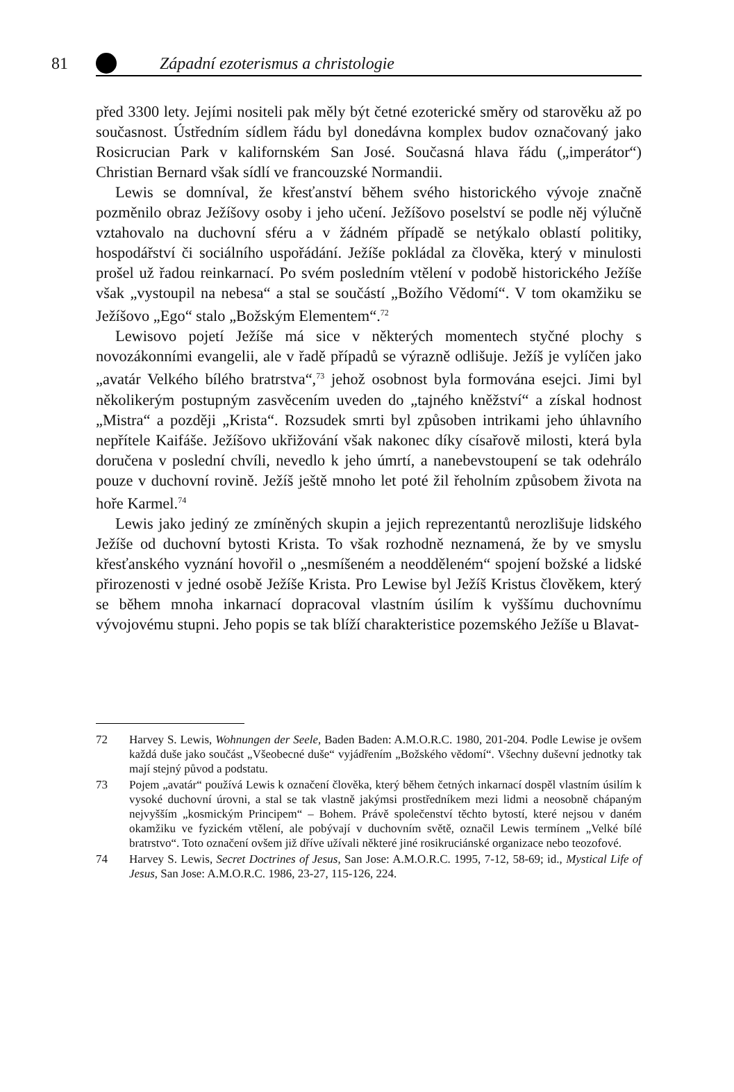81
Západní ezoterismus a christologie
před 3300 lety. Jejími nositeli pak měly být četné ezoterické směry od starověku až po současnost. Ústředním sídlem řádu byl donedávna komplex budov označovaný jako Rosicrucian Park v kalifornském San José. Současná hlava řádu („imperátor“) Christian Bernard však sídlí ve francouzské Normandii.
Lewis se domníval, že křesťanství během svého historického vývoje značně pozměnilo obraz Ježíšovy osoby i jeho učení. Ježíšovo poselství se podle něj výlučně vztahovalo na duchovní sféru a v žádném případě se netýkalo oblastí politiky, hospodářství či sociálního uspořádání. Ježíše pokládal za člověka, který v minulosti prošel už řadou reinkarnací. Po svém posledním vtělení v podobě historického Ježíše však „vystoupil na nebesa“ a stal se součástí „Božího Vědomí“. V tom okamžiku se Ježíšovo „Ego“ stalo „Božským Elementem“.<sup>72</sup>
Lewisovo pojetí Ježíše má sice v některých momentech styčné plochy s novozákonními evangelii, ale v řadě případů se výrazně odlišuje. Ježíš je vylíčen jako „avatár Velkého bílého bratrstva“,<sup>73</sup> jehož osobnost byla formována esejci. Jimi byl několikerým postupným zasvěcením uveden do „tajného kněžství“ a získal hodnost „Mistra“ a později „Krista“. Rozsudek smrti byl způsoben intrikami jeho úhlavního nepřítele Kaifáše. Ježíšovo ukřižování však nakonec díky císařově milosti, která byla doručena v poslední chvíli, nevedlo k jeho úmrtí, a nanebevstoupení se tak odehrálo pouze v duchovní rovině. Ježíš ještě mnoho let poté žil řeholním způsobem života na hoře Karmel.<sup>74</sup>
Lewis jako jediný ze zmíněných skupin a jejich reprezentantů nerozlišuje lidského Ježíše od duchovní bytosti Krista. To však rozhodně neznamená, že by ve smyslu křesťanského vyznání hovořil o „nesmíšeném a neodděleném“ spojení božské a lidské přirozenosti v jedné osobě Ježíše Krista. Pro Lewise byl Ježíš Kristus člověkem, který se během mnoha inkarnací dopracoval vlastním úsilím k vyššímu duchovnímu vývojovému stupni. Jeho popis se tak blíží charakteristice pozemského Ježíše u Blavat-
72 Harvey S. Lewis, Wohnungen der Seele, Baden Baden: A.M.O.R.C. 1980, 201-204. Podle Lewise je ovšem každá duše jako součást „Všeobecné duše“ vyjádřením „Božského vědomí“. Všechny duševní jednotky tak mají stejný původ a podstatu.
73 Pojem „avatár“ používá Lewis k označení člověka, který během četných inkarnací dospěl vlastním úsilím k vysoké duchovní úrovni, a stal se tak vlastně jakýmsi prostředníkem mezi lidmi a neosobně chápaným nejvyšším „kosmickým Principem“ – Bohem. Právě společenství těchto bytostí, které nejsou v daném okamžiku ve fyzickém vtělení, ale pobývají v duchovním světě, označil Lewis termínem „Velké bílé bratrstvo“. Toto označení ovšem již dříve užívali některé jiné rosikruciánské organizace nebo teozofové.
74 Harvey S. Lewis, Secret Doctrines of Jesus, San Jose: A.M.O.R.C. 1995, 7-12, 58-69; id., Mystical Life of Jesus, San Jose: A.M.O.R.C. 1986, 23-27, 115-126, 224.